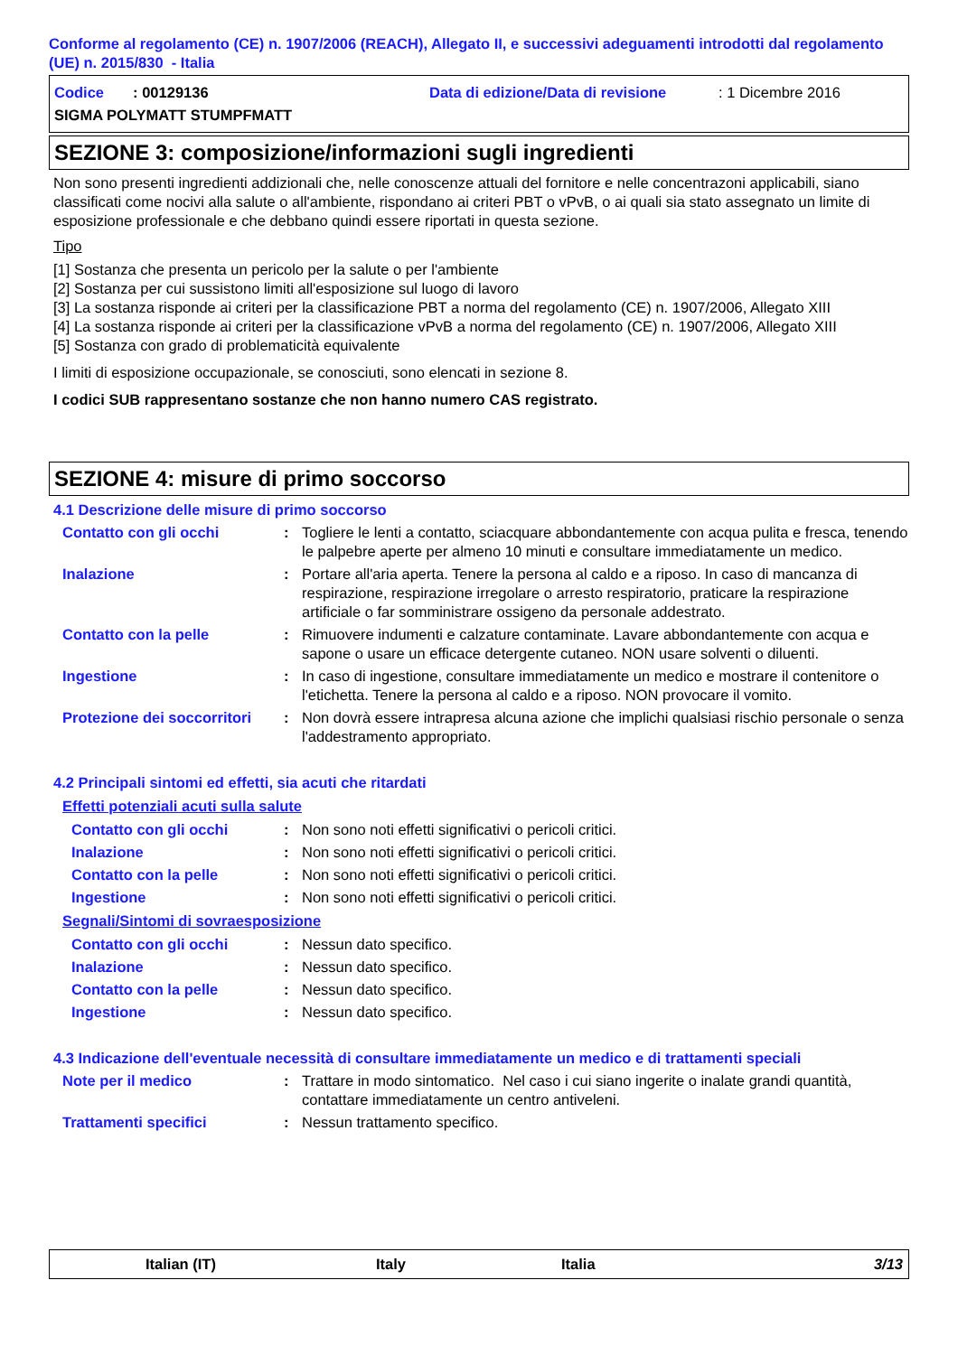Conforme al regolamento (CE) n. 1907/2006 (REACH), Allegato II, e successivi adeguamenti introdotti dal regolamento (UE) n. 2015/830 - Italia
Codice : 00129136 Data di edizione/Data di revisione: 1 Dicembre 2016
SIGMA POLYMATT STUMPFMATT
SEZIONE 3: composizione/informazioni sugli ingredienti
Non sono presenti ingredienti addizionali che, nelle conoscenze attuali del fornitore e nelle concentrazoni applicabili, siano classificati come nocivi alla salute o all'ambiente, rispondano ai criteri PBT o vPvB, o ai quali sia stato assegnato un limite di esposizione professionale e che debbano quindi essere riportati in questa sezione.
Tipo
[1] Sostanza che presenta un pericolo per la salute o per l'ambiente
[2] Sostanza per cui sussistono limiti all'esposizione sul luogo di lavoro
[3] La sostanza risponde ai criteri per la classificazione PBT a norma del regolamento (CE) n. 1907/2006, Allegato XIII
[4] La sostanza risponde ai criteri per la classificazione vPvB a norma del regolamento (CE) n. 1907/2006, Allegato XIII
[5] Sostanza con grado di problematicità equivalente
I limiti di esposizione occupazionale, se conosciuti, sono elencati in sezione 8.
I codici SUB rappresentano sostanze che non hanno numero CAS registrato.
SEZIONE 4: misure di primo soccorso
4.1 Descrizione delle misure di primo soccorso
Contatto con gli occhi: Togliere le lenti a contatto, sciacquare abbondantemente con acqua pulita e fresca, tenendo le palpebre aperte per almeno 10 minuti e consultare immediatamente un medico.
Inalazione: Portare all'aria aperta. Tenere la persona al caldo e a riposo. In caso di mancanza di respirazione, respirazione irregolare o arresto respiratorio, praticare la respirazione artificiale o far somministrare ossigeno da personale addestrato.
Contatto con la pelle: Rimuovere indumenti e calzature contaminate. Lavare abbondantemente con acqua e sapone o usare un efficace detergente cutaneo. NON usare solventi o diluenti.
Ingestione: In caso di ingestione, consultare immediatamente un medico e mostrare il contenitore o l'etichetta. Tenere la persona al caldo e a riposo. NON provocare il vomito.
Protezione dei soccorritori: Non dovrà essere intrapresa alcuna azione che implichi qualsiasi rischio personale o senza l'addestramento appropriato.
4.2 Principali sintomi ed effetti, sia acuti che ritardati
Effetti potenziali acuti sulla salute
Contatto con gli occhi: Non sono noti effetti significativi o pericoli critici.
Inalazione: Non sono noti effetti significativi o pericoli critici.
Contatto con la pelle: Non sono noti effetti significativi o pericoli critici.
Ingestione: Non sono noti effetti significativi o pericoli critici.
Segnali/Sintomi di sovraesposizione
Contatto con gli occhi: Nessun dato specifico.
Inalazione: Nessun dato specifico.
Contatto con la pelle: Nessun dato specifico.
Ingestione: Nessun dato specifico.
4.3 Indicazione dell'eventuale necessità di consultare immediatamente un medico e di trattamenti speciali
Note per il medico: Trattare in modo sintomatico. Nel caso i cui siano ingerite o inalate grandi quantità, contattare immediatamente un centro antiveleni.
Trattamenti specifici: Nessun trattamento specifico.
Italian (IT) Italy Italia 3/13